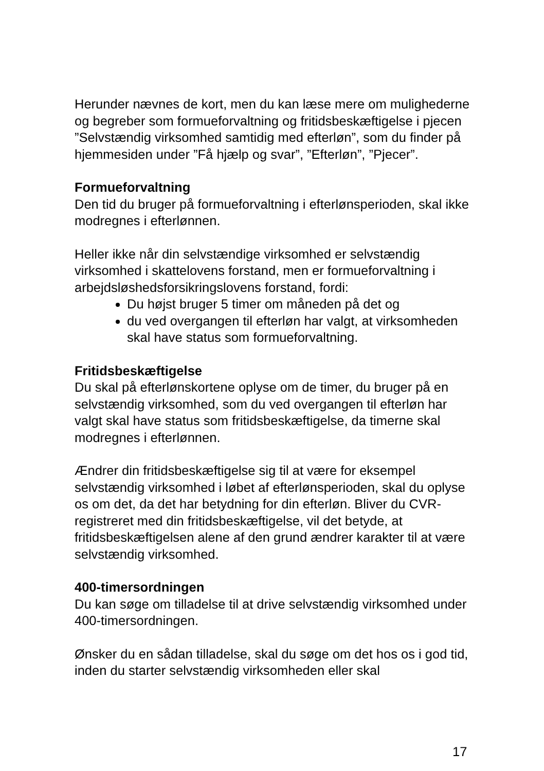Herunder nævnes de kort, men du kan læse mere om mulighederne og begreber som formueforvaltning og fritidsbeskæftigelse i pjecen ”Selvstændig virksomhed samtidig med efterløn”, som du finder på hjemmesiden under ”Få hjælp og svar”, ”Efterløn”, ”Pjecer”.
Formueforvaltning
Den tid du bruger på formueforvaltning i efterlønsperioden, skal ikke modregnes i efterlønnen.
Heller ikke når din selvstændige virksomhed er selvstændig virksomhed i skattelovens forstand, men er formueforvaltning i arbejdsløshedsforsikringslovens forstand, fordi:
Du højst bruger 5 timer om måneden på det og
du ved overgangen til efterløn har valgt, at virksomheden skal have status som formueforvaltning.
Fritidsbeskæftigelse
Du skal på efterlønskortene oplyse om de timer, du bruger på en selvstændig virksomhed, som du ved overgangen til efterløn har valgt skal have status som fritidsbeskæftigelse, da timerne skal modregnes i efterlønnen.
Ændrer din fritidsbeskæftigelse sig til at være for eksempel selvstændig virksomhed i løbet af efterlønsperioden, skal du oplyse os om det, da det har betydning for din efterløn. Bliver du CVR-registreret med din fritidsbeskæftigelse, vil det betyde, at fritidsbeskæftigelsen alene af den grund ændrer karakter til at være selvstændig virksomhed.
400-timersordningen
Du kan søge om tilladelse til at drive selvstændig virksomhed under 400-timersordningen.
Ønsker du en sådan tilladelse, skal du søge om det hos os i god tid, inden du starter selvstændig virksomheden eller skal
17